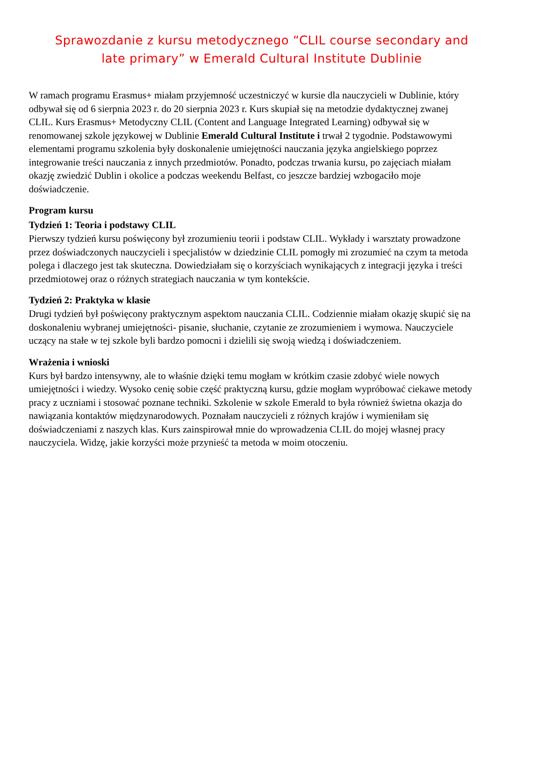Sprawozdanie z kursu metodycznego “CLIL course secondary and late primary” w Emerald Cultural Institute Dublinie
W ramach programu Erasmus+ miałam przyjemność uczestniczyć w kursie dla nauczycieli w Dublinie, który odbywał się od 6 sierpnia 2023 r. do 20 sierpnia 2023 r. Kurs skupiał się na metodzie dydaktycznej zwanej CLIL. Kurs Erasmus+ Metodyczny CLIL (Content and Language Integrated Learning) odbywał się w renomowanej szkole językowej w Dublinie Emerald Cultural Institute i trwał 2 tygodnie. Podstawowymi elementami programu szkolenia były doskonalenie umiejętności nauczania języka angielskiego poprzez integrowanie treści nauczania z innych przedmiotów. Ponadto, podczas trwania kursu, po zajęciach miałam okazję zwiedzić Dublin i okolice a podczas weekendu Belfast, co jeszcze bardziej wzbogaciło moje doświadczenie.
Program kursu
Tydzień 1: Teoria i podstawy CLIL
Pierwszy tydzień kursu poświęcony był zrozumieniu teorii i podstaw CLIL. Wykłady i warsztaty prowadzone przez doświadczonych nauczycieli i specjalistów w dziedzinie CLIL pomogły mi zrozumieć na czym ta metoda polega i dlaczego jest tak skuteczna. Dowiedziałam się o korzyściach wynikających z integracji języka i treści przedmiotowej oraz o różnych strategiach nauczania w tym kontekście.
Tydzień 2: Praktyka w klasie
Drugi tydzień był poświęcony praktycznym aspektom nauczania CLIL. Codziennie miałam okazję skupić się na doskonaleniu wybranej umiejętności- pisanie, słuchanie, czytanie ze zrozumieniem i wymowa. Nauczyciele uczący na stałe w tej szkole byli bardzo pomocni i dzielili się swoją wiedzą i doświadczeniem.
Wrażenia i wnioski
Kurs był bardzo intensywny, ale to właśnie dzięki temu mogłam w krótkim czasie zdobyć wiele nowych umiejętności i wiedzy. Wysoko cenię sobie część praktyczną kursu, gdzie mogłam wypróbować ciekawe metody pracy z uczniami i stosować poznane techniki. Szkolenie w szkole Emerald to była również świetna okazja do nawiązania kontaktów międzynarodowych. Poznałam nauczycieli z różnych krajów i wymieniłam się doświadczeniami z naszych klas. Kurs zainspirował mnie do wprowadzenia CLIL do mojej własnej pracy nauczyciela. Widzę, jakie korzyści może przynieść ta metoda w moim otoczeniu.